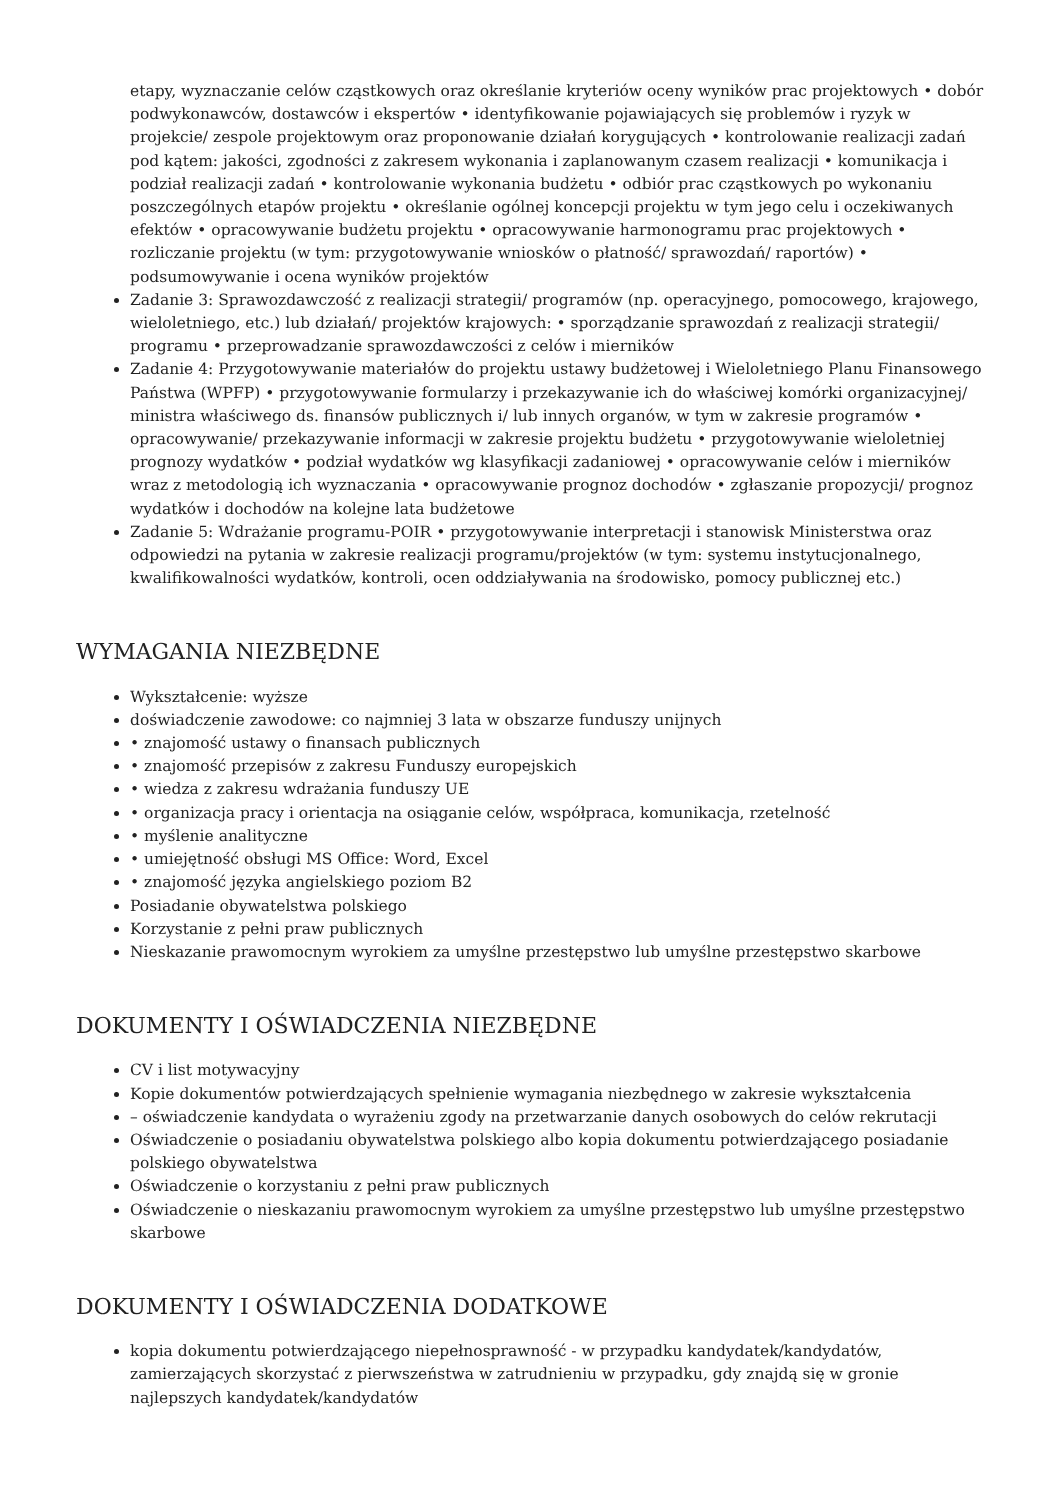etapy, wyznaczanie celów cząstkowych oraz określanie kryteriów oceny wyników prac projektowych • dobór podwykonawców, dostawców i ekspertów • identyfikowanie pojawiających się problemów i ryzyk w projekcie/ zespole projektowym oraz proponowanie działań korygujących • kontrolowanie realizacji zadań pod kątem: jakości, zgodności z zakresem wykonania i zaplanowanym czasem realizacji • komunikacja i podział realizacji zadań • kontrolowanie wykonania budżetu • odbiór prac cząstkowych po wykonaniu poszczególnych etapów projektu • określanie ogólnej koncepcji projektu w tym jego celu i oczekiwanych efektów • opracowywanie budżetu projektu • opracowywanie harmonogramu prac projektowych • rozliczanie projektu (w tym: przygotowywanie wniosków o płatność/ sprawozdań/ raportów) • podsumowywanie i ocena wyników projektów
Zadanie 3: Sprawozdawczość z realizacji strategii/ programów (np. operacyjnego, pomocowego, krajowego, wieloletniego, etc.) lub działań/ projektów krajowych: • sporządzanie sprawozdań z realizacji strategii/ programu • przeprowadzanie sprawozdawczości z celów i mierników
Zadanie 4: Przygotowywanie materiałów do projektu ustawy budżetowej i Wieloletniego Planu Finansowego Państwa (WPFP) • przygotowywanie formularzy i przekazywanie ich do właściwej komórki organizacyjnej/ ministra właściwego ds. finansów publicznych i/ lub innych organów, w tym w zakresie programów • opracowywanie/ przekazywanie informacji w zakresie projektu budżetu • przygotowywanie wieloletniej prognozy wydatków • podział wydatków wg klasyfikacji zadaniowej • opracowywanie celów i mierników wraz z metodologią ich wyznaczania • opracowywanie prognoz dochodów • zgłaszanie propozycji/ prognoz wydatków i dochodów na kolejne lata budżetowe
Zadanie 5: Wdrażanie programu-POIR • przygotowywanie interpretacji i stanowisk Ministerstwa oraz odpowiedzi na pytania w zakresie realizacji programu/projektów (w tym: systemu instytucjonalnego, kwalifikowalności wydatków, kontroli, ocen oddziaływania na środowisko, pomocy publicznej etc.)
WYMAGANIA NIEZBĘDNE
Wykształcenie: wyższe
doświadczenie zawodowe: co najmniej 3 lata w obszarze funduszy unijnych
• znajomość ustawy o finansach publicznych
• znajomość przepisów z zakresu Funduszy europejskich
• wiedza z zakresu wdrażania funduszy UE
• organizacja pracy i orientacja na osiąganie celów, współpraca, komunikacja, rzetelność
• myślenie analityczne
• umiejętność obsługi MS Office: Word, Excel
• znajomość języka angielskiego poziom B2
Posiadanie obywatelstwa polskiego
Korzystanie z pełni praw publicznych
Nieskazanie prawomocnym wyrokiem za umyślne przestępstwo lub umyślne przestępstwo skarbowe
DOKUMENTY I OŚWIADCZENIA NIEZBĘDNE
CV i list motywacyjny
Kopie dokumentów potwierdzających spełnienie wymagania niezbędnego w zakresie wykształcenia
– oświadczenie kandydata o wyrażeniu zgody na przetwarzanie danych osobowych do celów rekrutacji
Oświadczenie o posiadaniu obywatelstwa polskiego albo kopia dokumentu potwierdzającego posiadanie polskiego obywatelstwa
Oświadczenie o korzystaniu z pełni praw publicznych
Oświadczenie o nieskazaniu prawomocnym wyrokiem za umyślne przestępstwo lub umyślne przestępstwo skarbowe
DOKUMENTY I OŚWIADCZENIA DODATKOWE
kopia dokumentu potwierdzającego niepełnosprawność - w przypadku kandydatek/kandydatów, zamierzających skorzystać z pierwszeństwa w zatrudnieniu w przypadku, gdy znajdą się w gronie najlepszych kandydatek/kandydatów